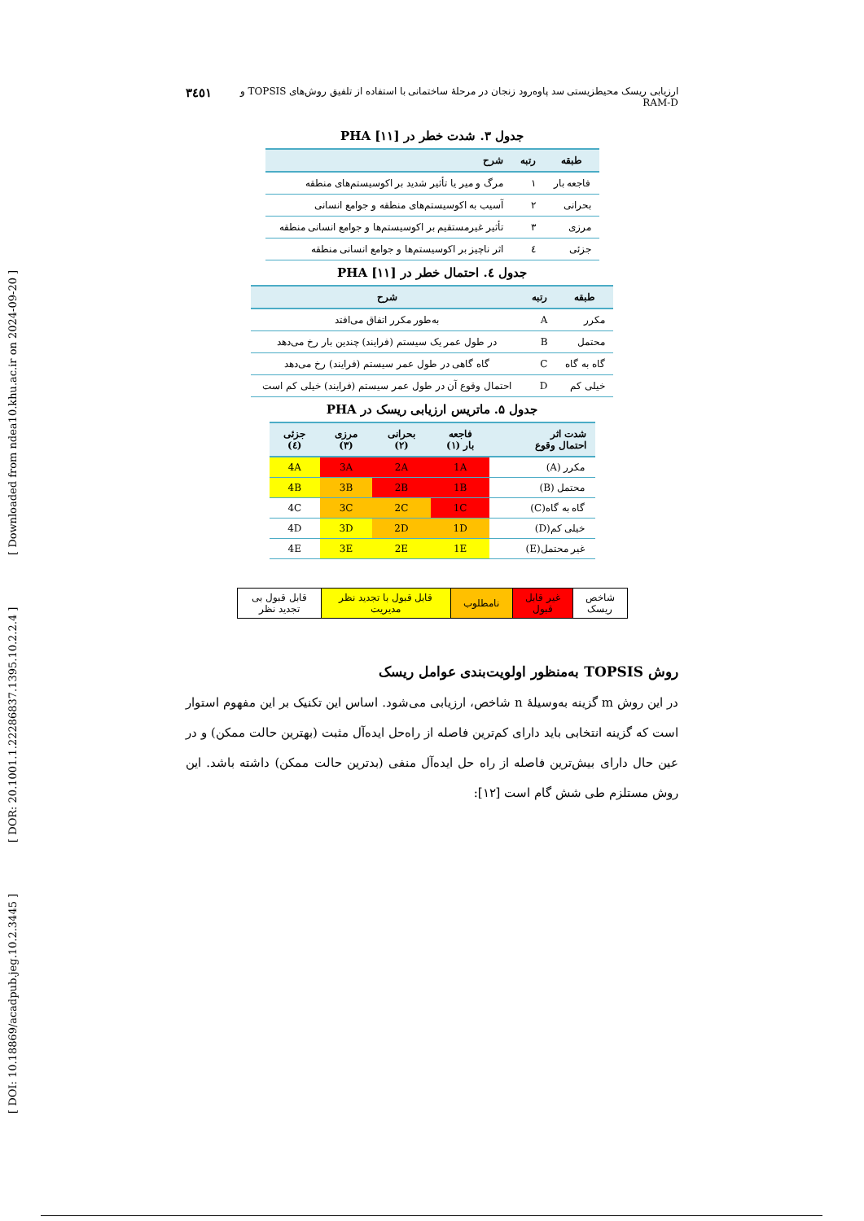[ DOI: 10.18869/acadpub.jeg.10.2.3445 ] [ DOR: 20.1001.1.22286837.1395.10.2.2.4 ] [ Downloaded from ndea10.khu.ac.ir on 2024-09-20 ]
ارزیابی ریسک محیطزیستی سد پاوه‌رود زنجان در مرحلهٔ ساختمانی با استفاده از تلفیق روش‌های TOPSIS و RAM-D ۳٤٥١
جدول ۳. شدت خطر در PHA [۱۱]
| طبقه | رتبه | شرح |
| --- | --- | --- |
| فاجعه بار | ۱ | مرگ و میر یا تأثیر شدید بر اکوسیستم‌های منطقه |
| بحرانی | ۲ | آسیب به اکوسیستم‌های منطقه و جوامع انسانی |
| مرزی | ۳ | تأثیر غیرمستقیم بر اکوسیستم‌ها و جوامع انسانی منطقه |
| جزئی | ٤ | اثر ناچیز بر اکوسیستم‌ها و جوامع انسانی منطقه |
جدول ٤. احتمال خطر در PHA [۱۱]
| طبقه | رتبه | شرح |
| --- | --- | --- |
| مکرر | A | به‌طور مکرر اتفاق می‌افتد |
| محتمل | B | در طول عمر یک سیستم (فرایند) چندین بار رخ می‌دهد |
| گاه به گاه | C | گاه گاهی در طول عمر سیستم (فرایند) رخ می‌دهد |
| خیلی کم | D | احتمال وقوع آن در طول عمر سیستم (فرایند) خیلی کم است |
جدول ۵. ماتریس ارزیابی ریسک در PHA
| شدت اثر احتمال وقوع | فاجعه بار (۱) | بحرانی (۲) | مرزی (۳) | جزئی (٤) |
| --- | --- | --- | --- | --- |
| مکرر (A) | 1A | 2A | 3A | 4A |
| محتمل (B) | 1B | 2B | 3B | 4B |
| گاه به گاه(C) | 1C | 2C | 3C | 4C |
| خیلی کم(D) | 1D | 2D | 3D | 4D |
| غیر محتمل(E) | 1E | 2E | 3E | 4E |
| شاخص ریسک | غیر قابل قبول | نامطلوب | قابل قبول با تجدید نظر مدیریت | قابل قبول بی تجدید نظر |
روش TOPSIS به‌منظور اولویت‌بندی عوامل ریسک
در این روش m گزینه به‌وسیلهٔ n شاخص، ارزیابی می‌شود. اساس این تکنیک بر این مفهوم استوار است که گزینه انتخابی باید دارای کم‌ترین فاصله از راه‌حل ایده‌آل مثبت (بهترین حالت ممکن) و در عین حال دارای بیش‌ترین فاصله از راه حل ایده‌آل منفی (بدترین حالت ممکن) داشته باشد. این روش مستلزم طی شش گام است [۱۲]: